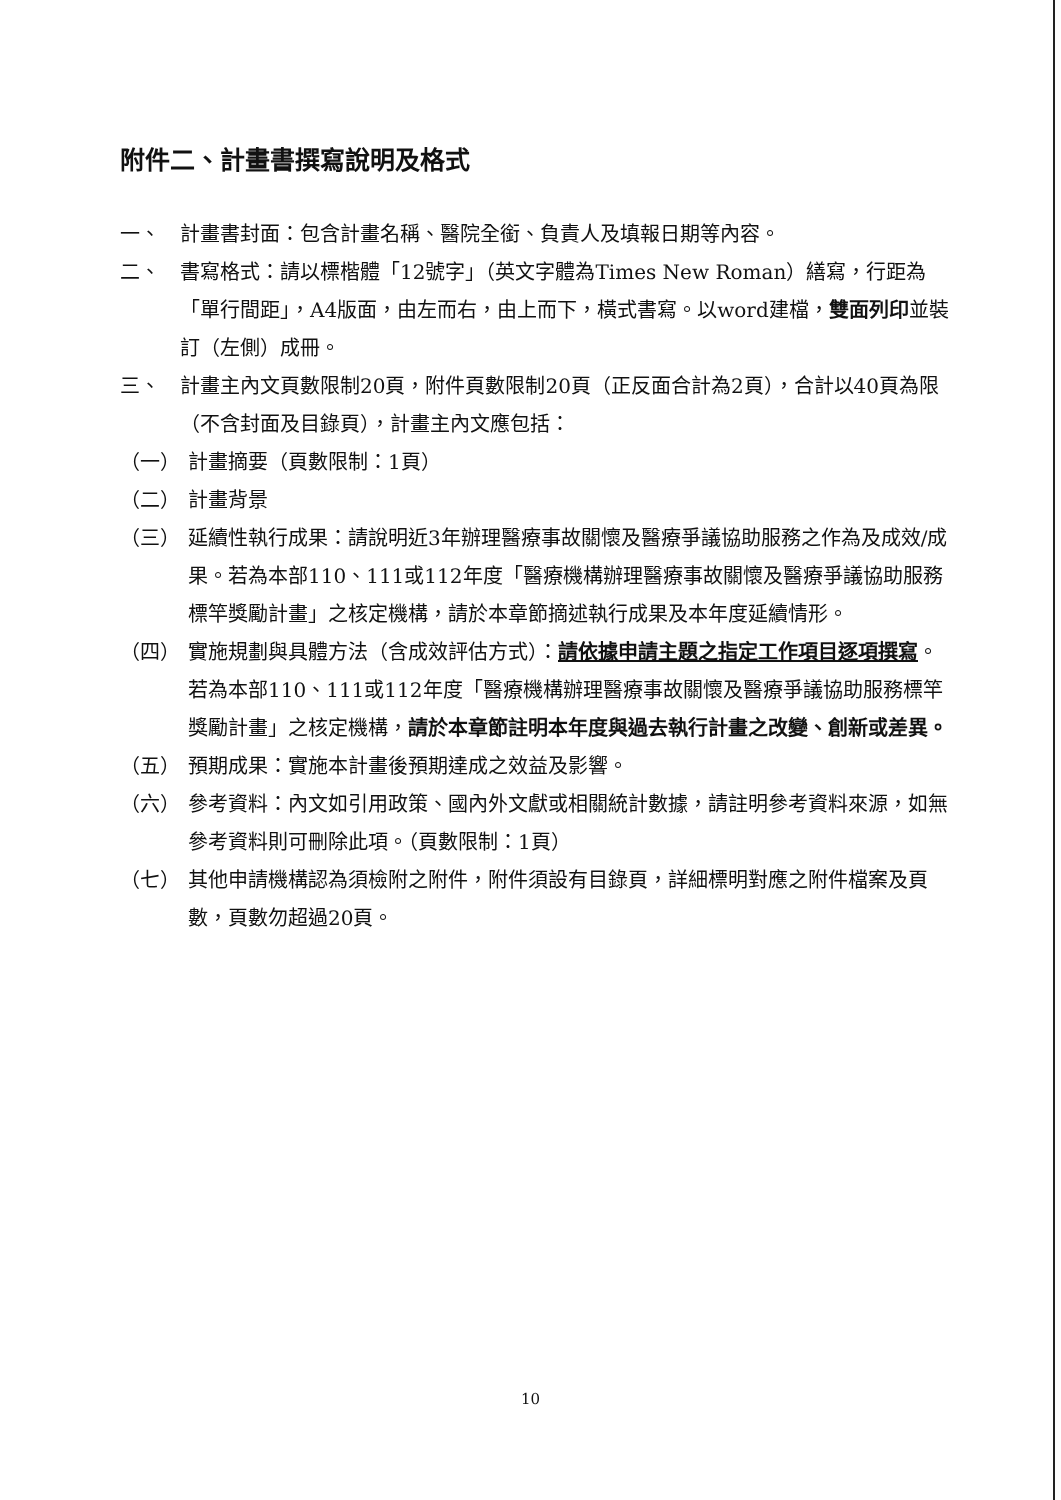附件二、計畫書撰寫說明及格式
一、 計畫書封面：包含計畫名稱、醫院全銜、負責人及填報日期等內容。
二、 書寫格式：請以標楷體「12號字」（英文字體為Times New Roman）繕寫，行距為「單行間距」，A4版面，由左而右，由上而下，橫式書寫。以word建檔，雙面列印並裝訂（左側）成冊。
三、 計畫主內文頁數限制20頁，附件頁數限制20頁（正反面合計為2頁），合計以40頁為限（不含封面及目錄頁），計畫主內文應包括：
（一） 計畫摘要（頁數限制：1頁）
（二） 計畫背景
（三） 延續性執行成果：請說明近3年辦理醫療事故關懷及醫療爭議協助服務之作為及成效/成果。若為本部110、111或112年度「醫療機構辦理醫療事故關懷及醫療爭議協助服務標竿獎勵計畫」之核定機構，請於本章節摘述執行成果及本年度延續情形。
（四） 實施規劃與具體方法（含成效評估方式）：請依據申請主題之指定工作項目逐項撰寫。若為本部110、111或112年度「醫療機構辦理醫療事故關懷及醫療爭議協助服務標竿獎勵計畫」之核定機構，請於本章節註明本年度與過去執行計畫之改變、創新或差異。
（五） 預期成果：實施本計畫後預期達成之效益及影響。
（六） 參考資料：內文如引用政策、國內外文獻或相關統計數據，請註明參考資料來源，如無參考資料則可刪除此項。（頁數限制：1頁）
（七） 其他申請機構認為須檢附之附件，附件須設有目錄頁，詳細標明對應之附件檔案及頁數，頁數勿超過20頁。
10